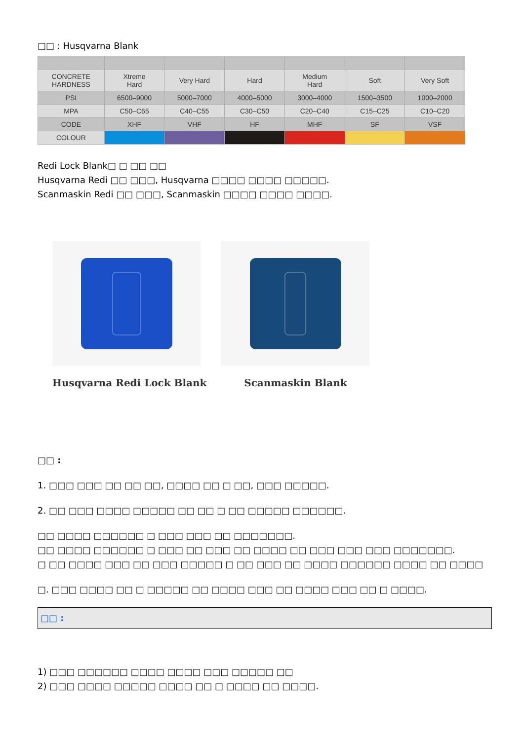□□ : Husqvarna Blank
| CONCRETE HARDNESS | Xtreme Hard | Very Hard | Hard | Medium Hard | Soft | Very Soft |
| PSI | 6500–9000 | 5000–7000 | 4000–5000 | 3000–4000 | 1500–3500 | 1000–2000 |
| MPA | C50–C65 | C40–C55 | C30–C50 | C20–C40 | C15–C25 | C10–C20 |
| CODE | XHF | VHF | HF | MHF | SF | VSF |
| COLOUR | | | | | | |
Redi Lock Blank□ □ □□ □□
Husqvarna Redi □□ □□□, Husqvarna □□□□ □□□□ □□□□□.
Scanmaskin Redi □□ □□□, Scanmaskin □□□□ □□□□ □□□□.
Husqvarna Redi Lock Blank Scanmaskin Blank
□□ :
1. □□□ □□□ □□ □□ □□, □□□□ □□ □ □□, □□□ □□□□□.
2. □□ □□□ □□□□ □□□□□ □□ □□ □ □□ □□□□□ □□□□□□.
□□ □□□□ □□□□□□ □ □□□ □□□ □□ □□□□□□□.
□□ □□□□ □□□□□□ □ □□□ □□ □□□ □□ □□□□ □□ □□□ □□□ □□□ □□□□□□□.
□ □□ □□□□ □□□ □□ □□□ □□□□□ □ □□ □□□ □□ □□□□ □□□□□□ □□□□ □□ □□□□
□. □□□ □□□□ □□ □ □□□□□ □□ □□□□ □□□ □□ □□□□ □□□ □□ □ □□□□.
□□ :
1) □□□ □□□□□□ □□□□ □□□□ □□□ □□□□□ □□
2) □□□ □□□□ □□□□□ □□□□ □□ □ □□□□ □□ □□□□.